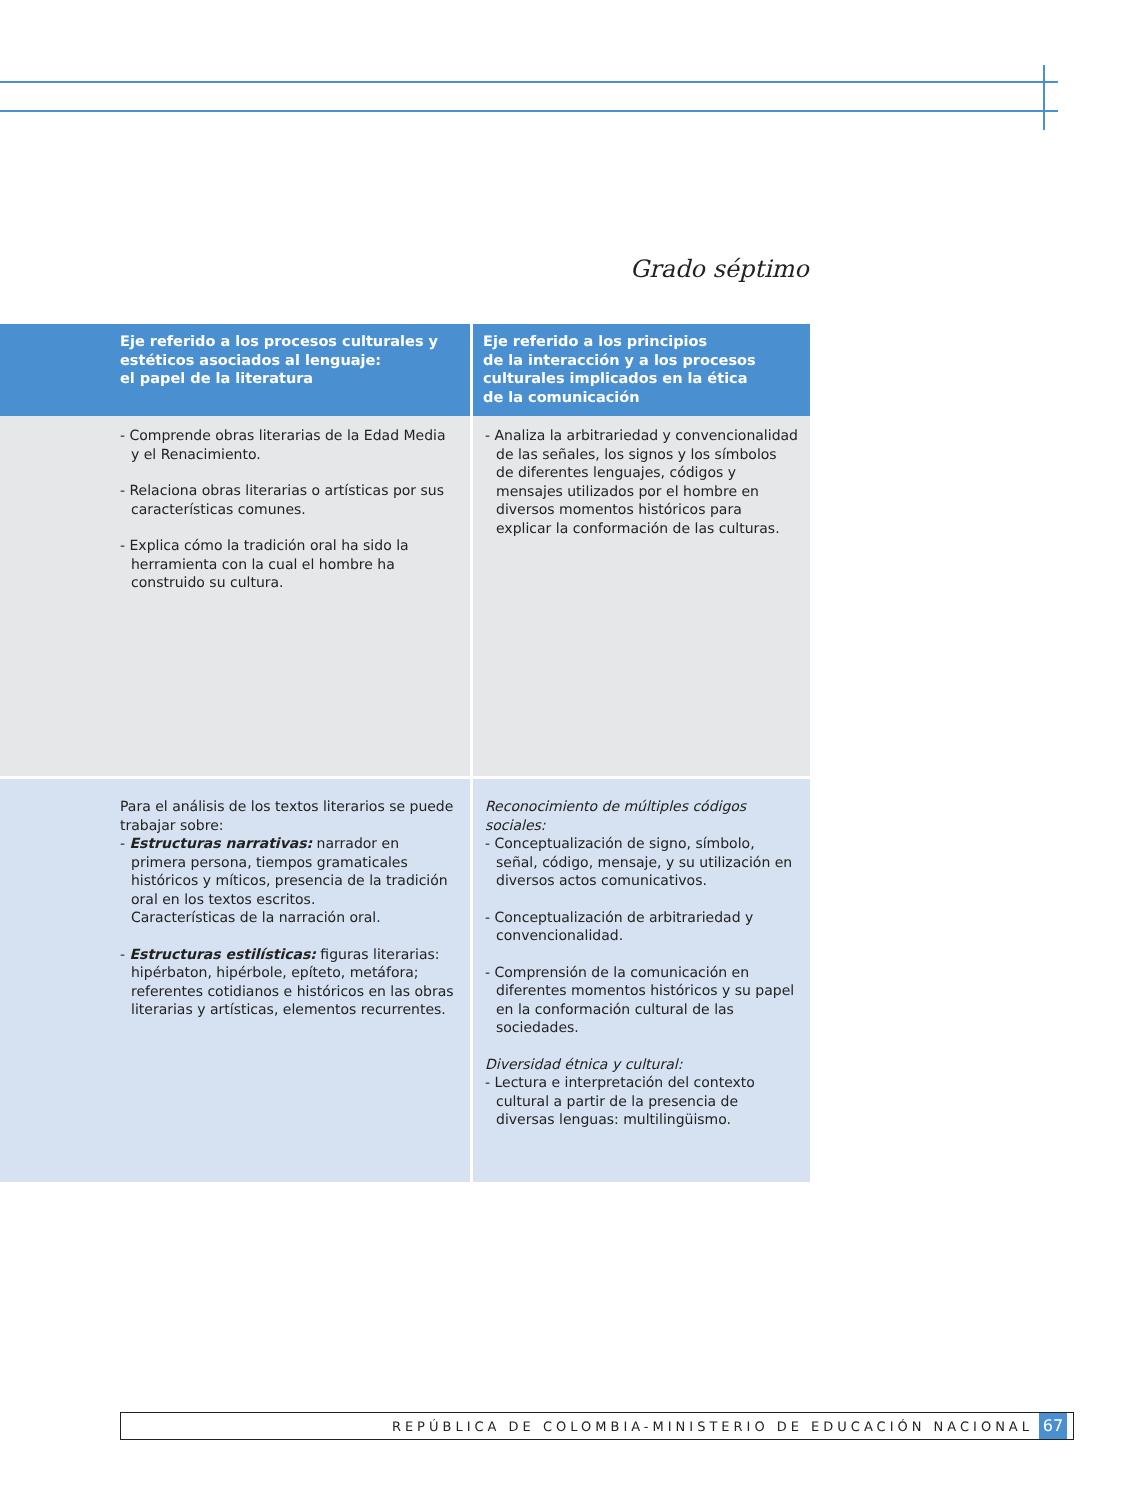Grado séptimo
| Eje referido a los procesos culturales y estéticos asociados al lenguaje: el papel de la literatura | Eje referido a los principios de la interacción y a los procesos culturales implicados en la ética de la comunicación |
| --- | --- |
| - Comprende obras literarias de la Edad Media y el Renacimiento. - Relaciona obras literarias o artísticas por sus características comunes. - Explica cómo la tradición oral ha sido la herramienta con la cual el hombre ha construido su cultura. | - Analiza la arbitrariedad y convencionalidad de las señales, los signos y los símbolos de diferentes lenguajes, códigos y mensajes utilizados por el hombre en diversos momentos históricos para explicar la conformación de las culturas. |
| Para el análisis de los textos literarios se puede trabajar sobre: - Estructuras narrativas: narrador en primera persona, tiempos gramaticales históricos y míticos, presencia de la tradición oral en los textos escritos. Características de la narración oral. - Estructuras estilísticas: figuras literarias: hipérbaton, hipérbole, epíteto, metáfora; referentes cotidianos e históricos en las obras literarias y artísticas, elementos recurrentes. | Reconocimiento de múltiples códigos sociales: - Conceptualización de signo, símbolo, señal, código, mensaje, y su utilización en diversos actos comunicativos. - Conceptualización de arbitrariedad y convencionalidad. - Comprensión de la comunicación en diferentes momentos históricos y su papel en la conformación cultural de las sociedades. Diversidad étnica y cultural: - Lectura e interpretación del contexto cultural a partir de la presencia de diversas lenguas: multilingüismo. |
REPÚBLICA DE COLOMBIA-MINISTERIO DE EDUCACIÓN NACIONAL 67